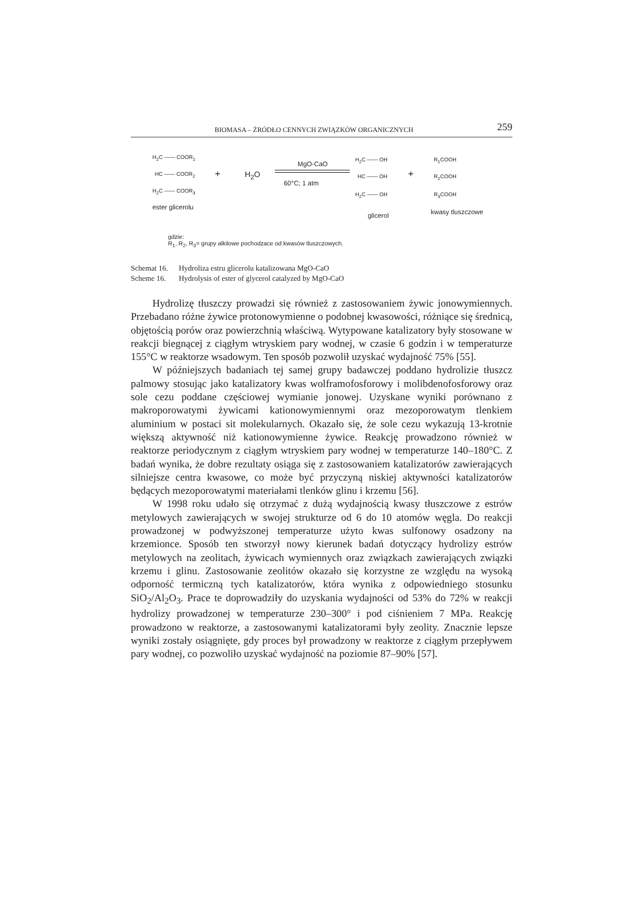BIOMASA – ŹRÓDŁO CENNYCH ZWIĄZKÓW ORGANICZNYCH 259
H<sub>2</sub>C —— COOR<sub>1</sub>
HC —— COOR<sub>2</sub>
H<sub>2</sub>C —— COOR<sub>3</sub>
ester glicerolu
+ H<sub>2</sub>O
MgO-CaO
60°C; 1 atm
H<sub>2</sub>C —— OH
HC —— OH
H<sub>2</sub>C —— OH
glicerol
+
R<sub>1</sub>COOH
R<sub>2</sub>COOH
R<sub>3</sub>COOH
kwasy tluszczowe
gdzie:
R<sub>1</sub>, R<sub>2</sub>, R<sub>3</sub>= grupy alkilowe pochodzace od kwasów tluszczowych.
Schemat 16. Hydroliza estru glicerolu katalizowana MgO-CaO
Scheme 16. Hydrolysis of ester of glycerol catalyzed by MgO-CaO
Hydrolizę tłuszczy prowadzi się również z zastosowaniem żywic jonowymiennych. Przebadano różne żywice protonowymienne o podobnej kwasowości, różniące się średnicą, objętością porów oraz powierzchnią właściwą. Wytypowane katalizatory były stosowane w reakcji biegnącej z ciągłym wtryskiem pary wodnej, w czasie 6 godzin i w temperaturze 155°C w reaktorze wsadowym. Ten sposób pozwolił uzyskać wydajność 75% [55].
W późniejszych badaniach tej samej grupy badawczej poddano hydrolizie tłuszcz palmowy stosując jako katalizatory kwas wolframofosforowy i molibdenofosforowy oraz sole cezu poddane częściowej wymianie jonowej. Uzyskane wyniki porównano z makroporowatymi żywicami kationowymiennymi oraz mezoporowatym tlenkiem aluminium w postaci sit molekularnych. Okazało się, że sole cezu wykazują 13-krotnie większą aktywność niż kationowymienne żywice. Reakcję prowadzono również w reaktorze periodycznym z ciągłym wtryskiem pary wodnej w temperaturze 140–180°C. Z badań wynika, że dobre rezultaty osiąga się z zastosowaniem katalizatorów zawierających silniejsze centra kwasowe, co może być przyczyną niskiej aktywności katalizatorów będących mezoporowatymi materiałami tlenków glinu i krzemu [56].
W 1998 roku udało się otrzymać z dużą wydajnością kwasy tłuszczowe z estrów metylowych zawierających w swojej strukturze od 6 do 10 atomów węgla. Do reakcji prowadzonej w podwyższonej temperaturze użyto kwas sulfonowy osadzony na krzemionce. Sposób ten stworzył nowy kierunek badań dotyczący hydrolizy estrów metylowych na zeolitach, żywicach wymiennych oraz związkach zawierających związki krzemu i glinu. Zastosowanie zeolitów okazało się korzystne ze względu na wysoką odporność termiczną tych katalizatorów, która wynika z odpowiedniego stosunku SiO<sub>2</sub>/Al<sub>2</sub>O<sub>3</sub>. Prace te doprowadziły do uzyskania wydajności od 53% do 72% w reakcji hydrolizy prowadzonej w temperaturze 230–300° i pod ciśnieniem 7 MPa. Reakcję prowadzono w reaktorze, a zastosowanymi katalizatorami były zeolity. Znacznie lepsze wyniki zostały osiągnięte, gdy proces był prowadzony w reaktorze z ciągłym przepływem pary wodnej, co pozwoliło uzyskać wydajność na poziomie 87–90% [57].